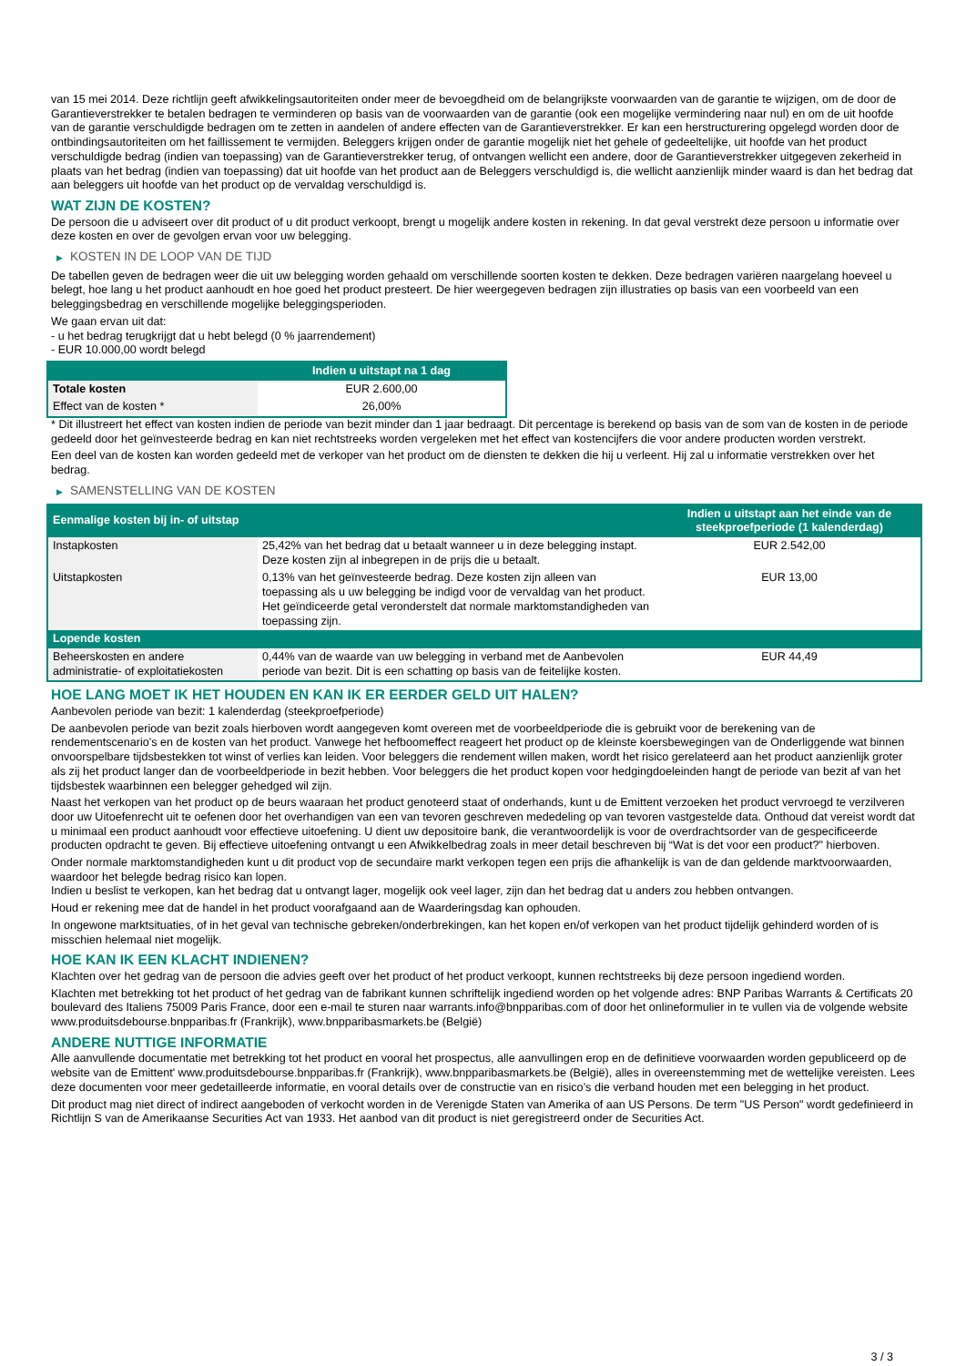van 15 mei 2014. Deze richtlijn geeft afwikkelingsautoriteiten onder meer de bevoegdheid om de belangrijkste voorwaarden van de garantie te wijzigen, om de door de Garantieverstrekker te betalen bedragen te verminderen op basis van de voorwaarden van de garantie (ook een mogelijke vermindering naar nul) en om de uit hoofde van de garantie verschuldigde bedragen om te zetten in aandelen of andere effecten van de Garantieverstrekker. Er kan een herstructurering opgelegd worden door de ontbindingsautoriteiten om het faillissement te vermijden. Beleggers krijgen onder de garantie mogelijk niet het gehele of gedeeltelijke, uit hoofde van het product verschuldigde bedrag (indien van toepassing) van de Garantieverstrekker terug, of ontvangen wellicht een andere, door de Garantieverstrekker uitgegeven zekerheid in plaats van het bedrag (indien van toepassing) dat uit hoofde van het product aan de Beleggers verschuldigd is, die wellicht aanzienlijk minder waard is dan het bedrag dat aan beleggers uit hoofde van het product op de vervaldag verschuldigd is.
WAT ZIJN DE KOSTEN?
De persoon die u adviseert over dit product of u dit product verkoopt, brengt u mogelijk andere kosten in rekening. In dat geval verstrekt deze persoon u informatie over deze kosten en over de gevolgen ervan voor uw belegging.
▶ KOSTEN IN DE LOOP VAN DE TIJD
De tabellen geven de bedragen weer die uit uw belegging worden gehaald om verschillende soorten kosten te dekken. Deze bedragen variëren naargelang hoeveel u belegt, hoe lang u het product aanhoudt en hoe goed het product presteert. De hier weergegeven bedragen zijn illustraties op basis van een voorbeeld van een beleggingsbedrag en verschillende mogelijke beleggingsperioden.
We gaan ervan uit dat:
- u het bedrag terugkrijgt dat u hebt belegd (0 % jaarrendement)
- EUR 10.000,00 wordt belegd
| | Indien u uitstapt na 1 dag |
| --- | --- |
| Totale kosten | EUR 2.600,00 |
| Effect van de kosten * | 26,00% |
* Dit illustreert het effect van kosten indien de periode van bezit minder dan 1 jaar bedraagt. Dit percentage is berekend op basis van de som van de kosten in de periode gedeeld door het geïnvesteerde bedrag en kan niet rechtstreeks worden vergeleken met het effect van kostencijfers die voor andere producten worden verstrekt.
Een deel van de kosten kan worden gedeeld met de verkoper van het product om de diensten te dekken die hij u verleent. Hij zal u informatie verstrekken over het bedrag.
▶ SAMENSTELLING VAN DE KOSTEN
| Eenmalige kosten bij in- of uitstap | | Indien u uitstapt aan het einde van de steekproefperiode (1 kalenderdag) |
| --- | --- | --- |
| Instapkosten | 25,42% van het bedrag dat u betaalt wanneer u in deze belegging instapt. Deze kosten zijn al inbegrepen in de prijs die u betaalt. | EUR 2.542,00 |
| Uitstapkosten | 0,13% van het geïnvesteerde bedrag. Deze kosten zijn alleen van toepassing als u uw belegging be indigd voor de vervaldag van het product. Het geïndiceerde getal veronderstelt dat normale marktomstandigheden van toepassing zijn. | EUR 13,00 |
| Lopende kosten | | |
| Beheerskosten en andere administratie- of exploitatiekosten | 0,44% van de waarde van uw belegging in verband met de Aanbevolen periode van bezit. Dit is een schatting op basis van de feitelijke kosten. | EUR 44,49 |
HOE LANG MOET IK HET HOUDEN EN KAN IK ER EERDER GELD UIT HALEN?
Aanbevolen periode van bezit: 1 kalenderdag (steekproefperiode)
De aanbevolen periode van bezit zoals hierboven wordt aangegeven komt overeen met de voorbeeldperiode die is gebruikt voor de berekening van de rendementscenario's en de kosten van het product. Vanwege het hefboomeffect reageert het product op de kleinste koersbewegingen van de Onderliggende wat binnen onvoorspelbare tijdsbestekken tot winst of verlies kan leiden. Voor beleggers die rendement willen maken, wordt het risico gerelateerd aan het product aanzienlijk groter als zij het product langer dan de voorbeeldperiode in bezit hebben. Voor beleggers die het product kopen voor hedgingdoeleinden hangt de periode van bezit af van het tijdsbestek waarbinnen een belegger gehedged wil zijn.
Naast het verkopen van het product op de beurs waaraan het product genoteerd staat of onderhands, kunt u de Emittent verzoeken het product vervroegd te verzilveren door uw Uitoefenrecht uit te oefenen door het overhandigen van een van tevoren geschreven mededeling op van tevoren vastgestelde data. Onthoud dat vereist wordt dat u minimaal een product aanhoudt voor effectieve uitoefening. U dient uw depositoire bank, die verantwoordelijk is voor de overdrachtsorder van de gespecificeerde producten opdracht te geven. Bij effectieve uitoefening ontvangt u een Afwikkelbedrag zoals in meer detail beschreven bij “Wat is det voor een product?" hierboven.
Onder normale marktomstandigheden kunt u dit product vop de secundaire markt verkopen tegen een prijs die afhankelijk is van de dan geldende marktvoorwaarden, waardoor het belegde bedrag risico kan lopen.
Indien u beslist te verkopen, kan het bedrag dat u ontvangt lager, mogelijk ook veel lager, zijn dan het bedrag dat u anders zou hebben ontvangen.
Houd er rekening mee dat de handel in het product voorafgaand aan de Waarderingsdag kan ophouden.
In ongewone marktsituaties, of in het geval van technische gebreken/onderbrekingen, kan het kopen en/of verkopen van het product tijdelijk gehinderd worden of is misschien helemaal niet mogelijk.
HOE KAN IK EEN KLACHT INDIENEN?
Klachten over het gedrag van de persoon die advies geeft over het product of het product verkoopt, kunnen rechtstreeks bij deze persoon ingediend worden.
Klachten met betrekking tot het product of het gedrag van de fabrikant kunnen schriftelijk ingediend worden op het volgende adres: BNP Paribas Warrants & Certificats 20 boulevard des Italiens 75009 Paris France, door een e-mail te sturen naar warrants.info@bnpparibas.com of door het onlineformulier in te vullen via de volgende website www.produitsdebourse.bnpparibas.fr (Frankrijk), www.bnpparibasmarkets.be (België)
ANDERE NUTTIGE INFORMATIE
Alle aanvullende documentatie met betrekking tot het product en vooral het prospectus, alle aanvullingen erop en de definitieve voorwaarden worden gepubliceerd op de website van de Emittent' www.produitsdebourse.bnpparibas.fr (Frankrijk), www.bnpparibasmarkets.be (België), alles in overeenstemming met de wettelijke vereisten. Lees deze documenten voor meer gedetailleerde informatie, en vooral details over de constructie van en risico’s die verband houden met een belegging in het product.
Dit product mag niet direct of indirect aangeboden of verkocht worden in de Verenigde Staten van Amerika of aan US Persons. De term "US Person" wordt gedefinieerd in Richtlijn S van de Amerikaanse Securities Act van 1933. Het aanbod van dit product is niet geregistreerd onder de Securities Act.
3 / 3